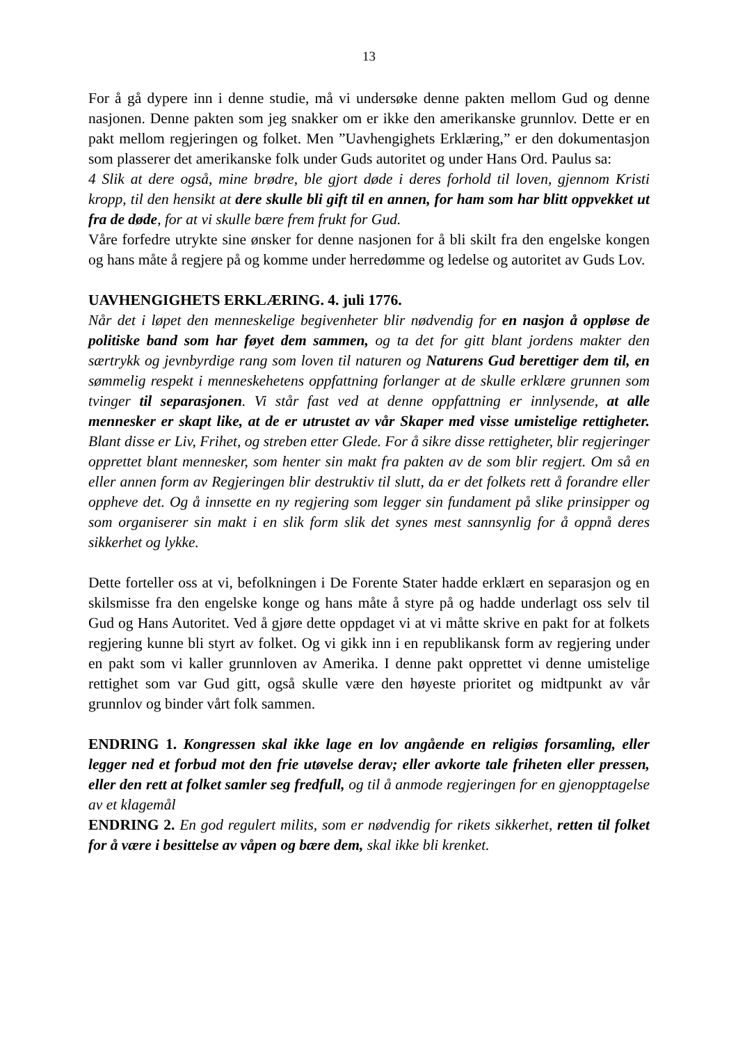13
For å gå dypere inn i denne studie, må vi undersøke denne pakten mellom Gud og denne nasjonen. Denne pakten som jeg snakker om er ikke den amerikanske grunnlov. Dette er en pakt mellom regjeringen og folket. Men ”Uavhengighets Erklæring,” er den dokumentasjon som plasserer det amerikanske folk under Guds autoritet og under Hans Ord. Paulus sa:
4 Slik at dere også, mine brødre, ble gjort døde i deres forhold til loven, gjennom Kristi kropp, til den hensikt at dere skulle bli gift til en annen, for ham som har blitt oppvekket ut fra de døde, for at vi skulle bære frem frukt for Gud.
Våre forfedre utrykte sine ønsker for denne nasjonen for å bli skilt fra den engelske kongen og hans måte å regjere på og komme under herredømme og ledelse og autoritet av Guds Lov.
UAVHENGIGHETS ERKLÆRING. 4. juli 1776.
Når det i løpet den menneskelige begivenheter blir nødvendig for en nasjon å oppløse de politiske band som har føyet dem sammen, og ta det for gitt blant jordens makter den særtrykk og jevnbyrdige rang som loven til naturen og Naturens Gud berettiger dem til, en sømmelig respekt i menneskehetens oppfattning forlanger at de skulle erklære grunnen som tvinger til separasjonen. Vi står fast ved at denne oppfattning er innlysende, at alle mennesker er skapt like, at de er utrustet av vår Skaper med visse umistelige rettigheter. Blant disse er Liv, Frihet, og streben etter Glede. For å sikre disse rettigheter, blir regjeringer opprettet blant mennesker, som henter sin makt fra pakten av de som blir regjert. Om så en eller annen form av Regjeringen blir destruktiv til slutt, da er det folkets rett å forandre eller oppheve det. Og å innsette en ny regjering som legger sin fundament på slike prinsipper og som organiserer sin makt i en slik form slik det synes mest sannsynlig for å oppnå deres sikkerhet og lykke.
Dette forteller oss at vi, befolkningen i De Forente Stater hadde erklært en separasjon og en skilsmisse fra den engelske konge og hans måte å styre på og hadde underlagt oss selv til Gud og Hans Autoritet. Ved å gjøre dette oppdaget vi at vi måtte skrive en pakt for at folkets regjering kunne bli styrt av folket. Og vi gikk inn i en republikansk form av regjering under en pakt som vi kaller grunnloven av Amerika. I denne pakt opprettet vi denne umistelige rettighet som var Gud gitt, også skulle være den høyeste prioritet og midtpunkt av vår grunnlov og binder vårt folk sammen.
ENDRING 1. Kongressen skal ikke lage en lov angående en religiøs forsamling, eller legger ned et forbud mot den frie utøvelse derav; eller avkorte tale friheten eller pressen, eller den rett at folket samler seg fredfull, og til å anmode regjeringen for en gjenopptagelse av et klagemål
ENDRING 2. En god regulert milits, som er nødvendig for rikets sikkerhet, retten til folket for å være i besittelse av våpen og bære dem, skal ikke bli krenket.